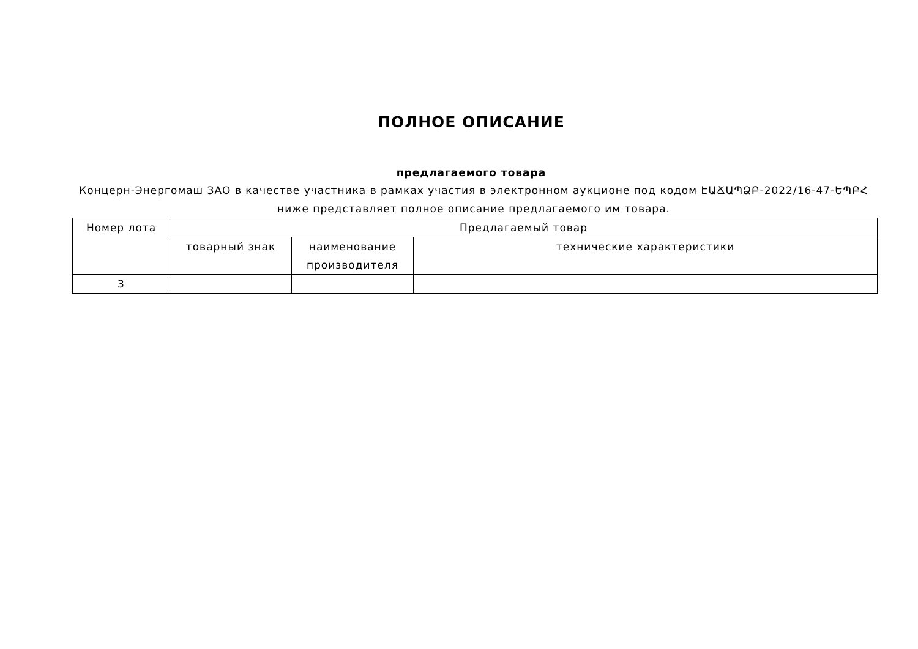ПОЛНОЕ ОПИСАНИЕ
предлагаемого товара
Концерн-Энергомаш ЗАО в качестве участника в рамках участия в электронном аукционе под кодом ԷԱՃԱՊՁԲ-2022/16-47-ԵՊԲՀ ниже представляет полное описание предлагаемого им товара.
| Номер лота | Предлагаемый товар | | |
| --- | --- | --- | --- |
| | товарный знак | наименование производителя | технические характеристики |
| 3 | | | |